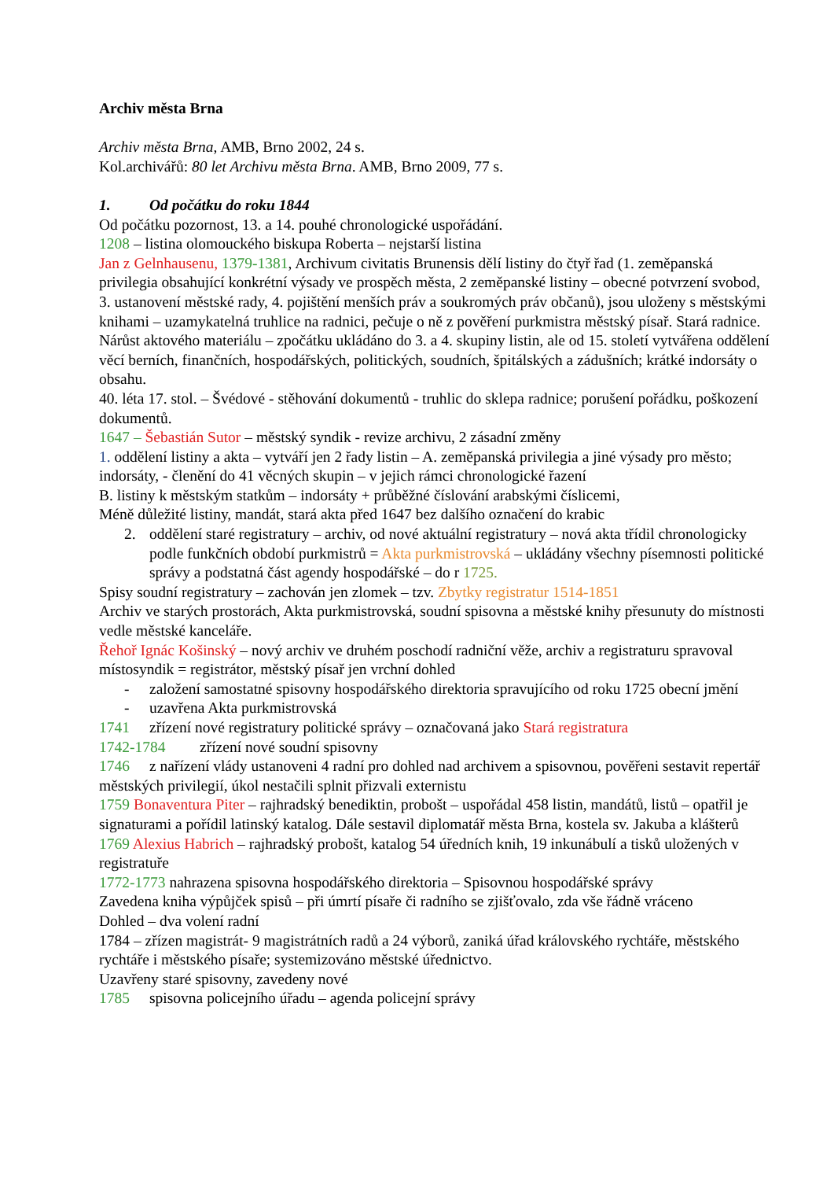Archiv města Brna
Archiv města Brna, AMB, Brno 2002, 24 s.
Kol.archivářů: 80 let Archivu města Brna. AMB, Brno 2009, 77 s.
1. Od počátku do roku 1844
Od počátku pozornost, 13. a 14. pouhé chronologické uspořádání.
1208 – listina olomouckého biskupa Roberta – nejstarší listina
Jan z Gelnhausenu, 1379-1381, Archivum civitatis Brunensis dělí listiny do čtyř řad (1. zeměpanská privilegia obsahující konkrétní výsady ve prospěch města, 2 zeměpanské listiny – obecné potvrzení svobod, 3. ustanovení městské rady, 4. pojištění menších práv a soukromých práv občanů), jsou uloženy s městskými knihami – uzamykatelná truhlice na radnici, pečuje o ně z pověření purkmistra městský písař. Stará radnice.
Nárůst aktového materiálu – zpočátku ukládáno do 3. a 4. skupiny listin, ale od 15. století vytvářena oddělení věcí berních, finančních, hospodářských, politických, soudních, špitálských a zádušních; krátké indorsáty o obsahu.
40. léta 17. stol. – Švédové - stěhování dokumentů - truhlic do sklepa radnice; porušení pořádku, poškození dokumentů.
1647 – Šebastián Sutor – městský syndik - revize archivu, 2 zásadní změny
1. oddělení listiny a akta – vytváří jen 2 řady listin – A. zeměpanská privilegia a jiné výsady pro město; indorsáty, - členění do 41 věcných skupin – v jejich rámci chronologické řazení
B. listiny k městským statkům – indorsáty + průběžné číslování arabskými číslicemi,
Méně důležité listiny, mandát, stará akta před 1647 bez dalšího označení do krabic
2. oddělení staré registratury – archiv, od nové aktuální registratury – nová akta třídil chronologicky podle funkčních období purkmistrů = Akta purkmistrovská – ukládány všechny písemnosti politické správy a podstatná část agendy hospodářské – do r 1725.
Spisy soudní registratury – zachován jen zlomek – tzv. Zbytky registratur 1514-1851
Archiv ve starých prostorách, Akta purkmistrovská, soudní spisovna a městské knihy přesunuty do místnosti vedle městské kanceláře.
Řehoř Ignác Košinský – nový archiv ve druhém poschodí radniční věže, archiv a registraturu spravoval místosyndik = registrátor, městský písař jen vrchní dohled
- založení samostatné spisovny hospodářského direktoria spravujícího od roku 1725 obecní jmění
- uzavřena Akta purkmistrovská
1741 zřízení nové registratury politické správy – označovaná jako Stará registratura
1742-1784 zřízení nové soudní spisovny
1746 z nařízení vlády ustanoveni 4 radní pro dohled nad archivem a spisovnou, pověřeni sestavit repertář městských privilegií, úkol nestačili splnit přizvali externistu
1759 Bonaventura Piter – rajhradský benediktin, probošt – uspořádal 458 listin, mandátů, listů – opatřil je signaturami a pořídil latinský katalog. Dále sestavil diplomatář města Brna, kostela sv. Jakuba a klášterů
1769 Alexius Habrich – rajhradský probošt, katalog 54 úředních knih, 19 inkunábulí a tisků uložených v registratuře
1772-1773 nahrazena spisovna hospodářského direktoria – Spisovnou hospodářské správy
Zavedena kniha výpůjček spisů – při úmrtí písaře či radního se zjišťovalo, zda vše řádně vráceno
Dohled – dva volení radní
1784 – zřízen magistrát- 9 magistrátních radů a 24 výborů, zaniká úřad královského rychtáře, městského rychtáře i městského písaře; systemizováno městské úřednictvo.
Uzavřeny staré spisovny, zavedeny nové
1785 spisovna policejního úřadu – agenda policejní správy